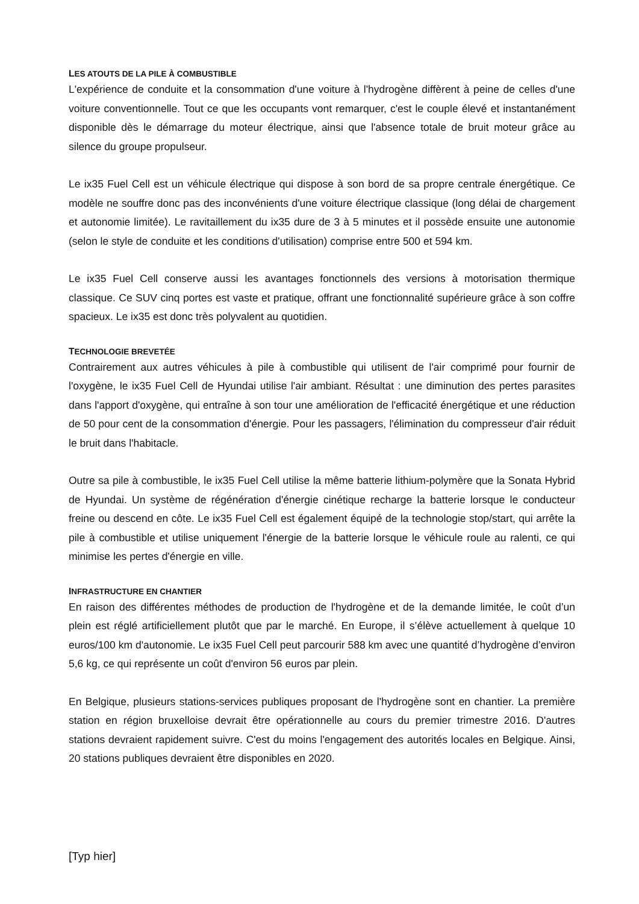LES ATOUTS DE LA PILE À COMBUSTIBLE
L'expérience de conduite et la consommation d'une voiture à l'hydrogène diffèrent à peine de celles d'une voiture conventionnelle. Tout ce que les occupants vont remarquer, c'est le couple élevé et instantanément disponible dès le démarrage du moteur électrique, ainsi que l'absence totale de bruit moteur grâce au silence du groupe propulseur.
Le ix35 Fuel Cell est un véhicule électrique qui dispose à son bord de sa propre centrale énergétique. Ce modèle ne souffre donc pas des inconvénients d'une voiture électrique classique (long délai de chargement et autonomie limitée). Le ravitaillement du ix35 dure de 3 à 5 minutes et il possède ensuite une autonomie (selon le style de conduite et les conditions d'utilisation) comprise entre 500 et 594 km.
Le ix35 Fuel Cell conserve aussi les avantages fonctionnels des versions à motorisation thermique classique. Ce SUV cinq portes est vaste et pratique, offrant une fonctionnalité supérieure grâce à son coffre spacieux. Le ix35 est donc très polyvalent au quotidien.
TECHNOLOGIE BREVETÉE
Contrairement aux autres véhicules à pile à combustible qui utilisent de l'air comprimé pour fournir de l'oxygène, le ix35 Fuel Cell de Hyundai utilise l'air ambiant. Résultat : une diminution des pertes parasites dans l'apport d'oxygène, qui entraîne à son tour une amélioration de l'efficacité énergétique et une réduction de 50 pour cent de la consommation d'énergie. Pour les passagers, l'élimination du compresseur d'air réduit le bruit dans l'habitacle.
Outre sa pile à combustible, le ix35 Fuel Cell utilise la même batterie lithium-polymère que la Sonata Hybrid de Hyundai. Un système de régénération d'énergie cinétique recharge la batterie lorsque le conducteur freine ou descend en côte. Le ix35 Fuel Cell est également équipé de la technologie stop/start, qui arrête la pile à combustible et utilise uniquement l'énergie de la batterie lorsque le véhicule roule au ralenti, ce qui minimise les pertes d'énergie en ville.
INFRASTRUCTURE EN CHANTIER
En raison des différentes méthodes de production de l'hydrogène et de la demande limitée, le coût d’un plein est réglé artificiellement plutôt que par le marché. En Europe, il s’élève actuellement à quelque 10 euros/100 km d'autonomie. Le ix35 Fuel Cell peut parcourir 588 km avec une quantité d’hydrogène d’environ 5,6 kg, ce qui représente un coût d'environ 56 euros par plein.
En Belgique, plusieurs stations-services publiques proposant de l'hydrogène sont en chantier. La première station en région bruxelloise devrait être opérationnelle au cours du premier trimestre 2016. D'autres stations devraient rapidement suivre. C'est du moins l'engagement des autorités locales en Belgique. Ainsi, 20 stations publiques devraient être disponibles en 2020.
[Typ hier]